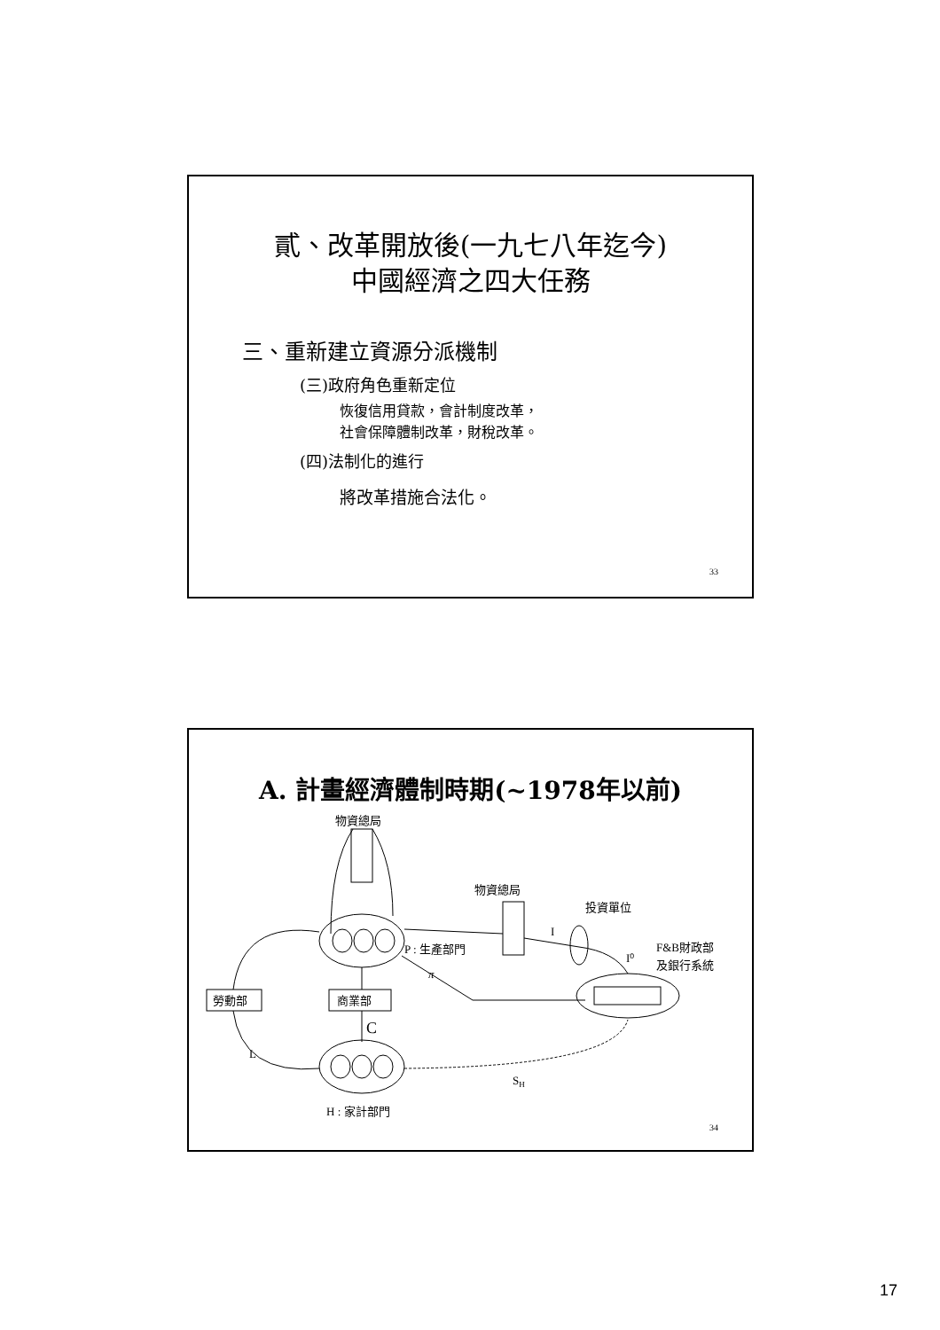貳、改革開放後(一九七八年迄今)
中國經濟之四大任務
三、重新建立資源分派機制
(三)政府角色重新定位
恢復信用貸款，會計制度改革，
社會保障體制改革，財稅改革。
(四)法制化的進行
將改革措施合法化。
33
A. 計畫經濟體制時期(~1978年以前)
物資總局
物資總局
投資單位
I
I⁰
F&B財政部
及銀行系統
P : 生產部門
π
勞動部
商業部
C
L
SH
H : 家計部門
34
17